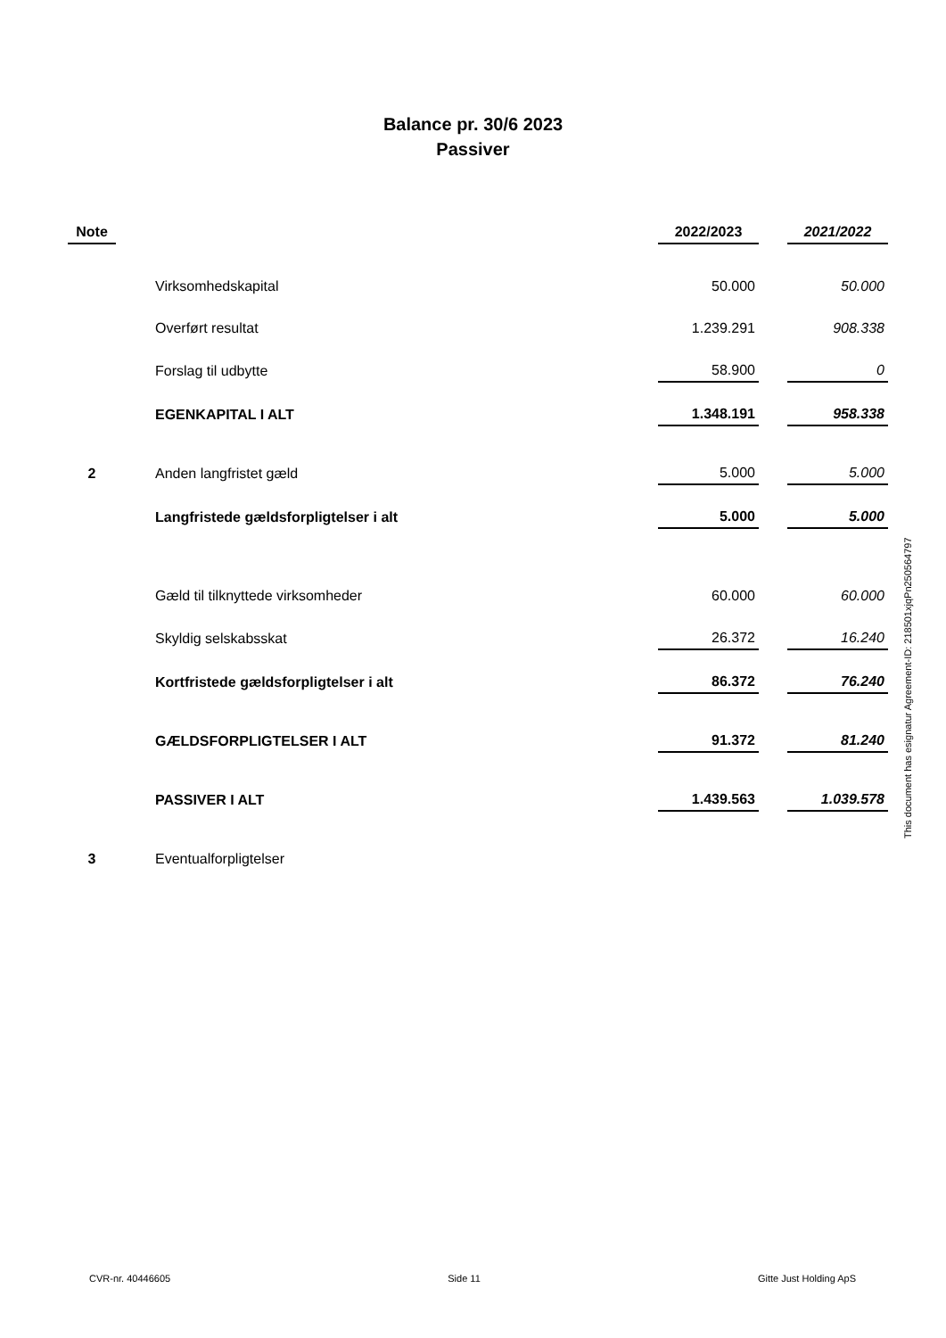Balance pr. 30/6 2023
Passiver
| Note | | 2022/2023 | | 2021/2022 |
| --- | --- | --- | --- | --- |
| | Virksomhedskapital | 50.000 | | 50.000 |
| | Overført resultat | 1.239.291 | | 908.338 |
| | Forslag til udbytte | 58.900 | | 0 |
| | EGENKAPITAL I ALT | 1.348.191 | | 958.338 |
| 2 | Anden langfristet gæld | 5.000 | | 5.000 |
| | Langfristede gældsforpligtelser i alt | 5.000 | | 5.000 |
| | Gæld til tilknyttede virksomheder | 60.000 | | 60.000 |
| | Skyldig selskabsskat | 26.372 | | 16.240 |
| | Kortfristede gældsforpligtelser i alt | 86.372 | | 76.240 |
| | GÆLDSFORPLIGTELSER I ALT | 91.372 | | 81.240 |
| | PASSIVER I ALT | 1.439.563 | | 1.039.578 |
| 3 | Eventualforpligtelser | | | |
This document has esignatur Agreement-ID: 218501xjqPn250564797
CVR-nr. 40446605 Side 11 Gitte Just Holding ApS